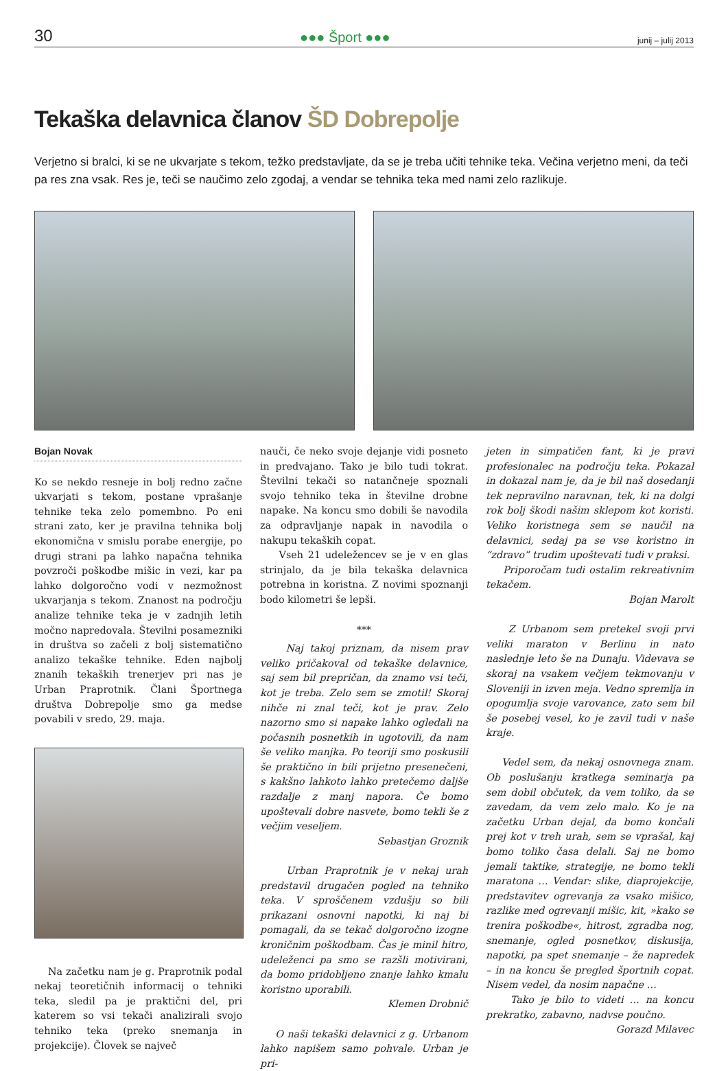30 ●●● Šport ●●● junij – julij 2013
Tekaška delavnica članov ŠD Dobrepolje
Verjetno si bralci, ki se ne ukvarjate s tekom, težko predstavljate, da se je treba učiti tehnike teka. Večina verjetno meni, da teči pa res zna vsak. Res je, teči se naučimo zelo zgodaj, a vendar se tehnika teka med nami zelo razlikuje.
Bojan Novak
Ko se nekdo resneje in bolj redno začne ukvarjati s tekom, postane vprašanje tehnike teka zelo pomembno. Po eni strani zato, ker je pravilna tehnika bolj ekonomična v smislu porabe energije, po drugi strani pa lahko napačna tehnika povzroči poškodbe mišic in vezi, kar pa lahko dolgoročno vodi v nezmožnost ukvarjanja s tekom. Znanost na področju analize tehnike teka je v zadnjih letih močno napredovala. Številni posamezniki in društva so začeli z bolj sistematično analizo tekaške tehnike. Eden najbolj znanih tekaških trenerjev pri nas je Urban Praprotnik. Člani Športnega društva Dobrepolje smo ga medse povabili v sredo, 29. maja.
Na začetku nam je g. Praprotnik podal nekaj teoretičnih informacij o tehniki teka, sledil pa je praktični del, pri katerem so vsi tekači analizirali svojo tehniko teka (preko snemanja in projekcije). Človek se največ
nauči, če neko svoje dejanje vidi posneto in predvajano. Tako je bilo tudi tokrat. Številni tekači so natančneje spoznali svojo tehniko teka in številne drobne napake. Na koncu smo dobili še navodila za odpravljanje napak in navodila o nakupu tekaških copat.
Vseh 21 udeležencev se je v en glas strinjalo, da je bila tekaška delavnica potrebna in koristna. Z novimi spoznanji bodo kilometri še lepši.
***
Naj takoj priznam, da nisem prav veliko pričakoval od tekaške delavnice, saj sem bil prepričan, da znamo vsi teči, kot je treba. Zelo sem se zmotil! Skoraj nihče ni znal teči, kot je prav. Zelo nazorno smo si napake lahko ogledali na počasnih posnetkih in ugotovili, da nam še veliko manjka. Po teoriji smo poskusili še praktično in bili prijetno presenečeni, s kakšno lahkoto lahko pretečemo daljše razdalje z manj napora. Če bomo upoštevali dobre nasvete, bomo tekli še z večjim veseljem.
Sebastjan Groznik
Urban Praprotnik je v nekaj urah predstavil drugačen pogled na tehniko teka. V sproščenem vzdušju so bili prikazani osnovni napotki, ki naj bi pomagali, da se tekač dolgoročno izogne kroničnim poškodbam. Čas je minil hitro, udeleženci pa smo se razšli motivirani, da bomo pridobljeno znanje lahko kmalu koristno uporabili.
Klemen Drobnič
O naši tekaški delavnici z g. Urbanom lahko napišem samo pohvale. Urban je pri-
jeten in simpatičen fant, ki je pravi profesionalec na področju teka. Pokazal in dokazal nam je, da je bil naš dosedanji tek nepravilno naravnan, tek, ki na dolgi rok bolj škodi našim sklepom kot koristi. Veliko koristnega sem se naučil na delavnici, sedaj pa se vse koristno in “zdravo” trudim upoštevati tudi v praksi.
Priporočam tudi ostalim rekreativnim tekačem.
Bojan Marolt
Z Urbanom sem pretekel svoji prvi veliki maraton v Berlinu in nato naslednje leto še na Dunaju. Videvava se skoraj na vsakem večjem tekmovanju v Sloveniji in izven meja. Vedno spremlja in opogumlja svoje varovance, zato sem bil še posebej vesel, ko je zavil tudi v naše kraje.
Vedel sem, da nekaj osnovnega znam. Ob poslušanju kratkega seminarja pa sem dobil občutek, da vem toliko, da se zavedam, da vem zelo malo. Ko je na začetku Urban dejal, da bomo končali prej kot v treh urah, sem se vprašal, kaj bomo toliko časa delali. Saj ne bomo jemali taktike, strategije, ne bomo tekli maratona … Vendar: slike, diaprojekcije, predstavitev ogrevanja za vsako mišico, razlike med ogrevanji mišic, kit, »kako se trenira poškodbe«, hitrost, zgradba nog, snemanje, ogled posnetkov, diskusija, napotki, pa spet snemanje – že napredek – in na koncu še pregled športnih copat. Nisem vedel, da nosim napačne …
Tako je bilo to videti … na koncu prekratko, zabavno, nadvse poučno.
Gorazd Milavec